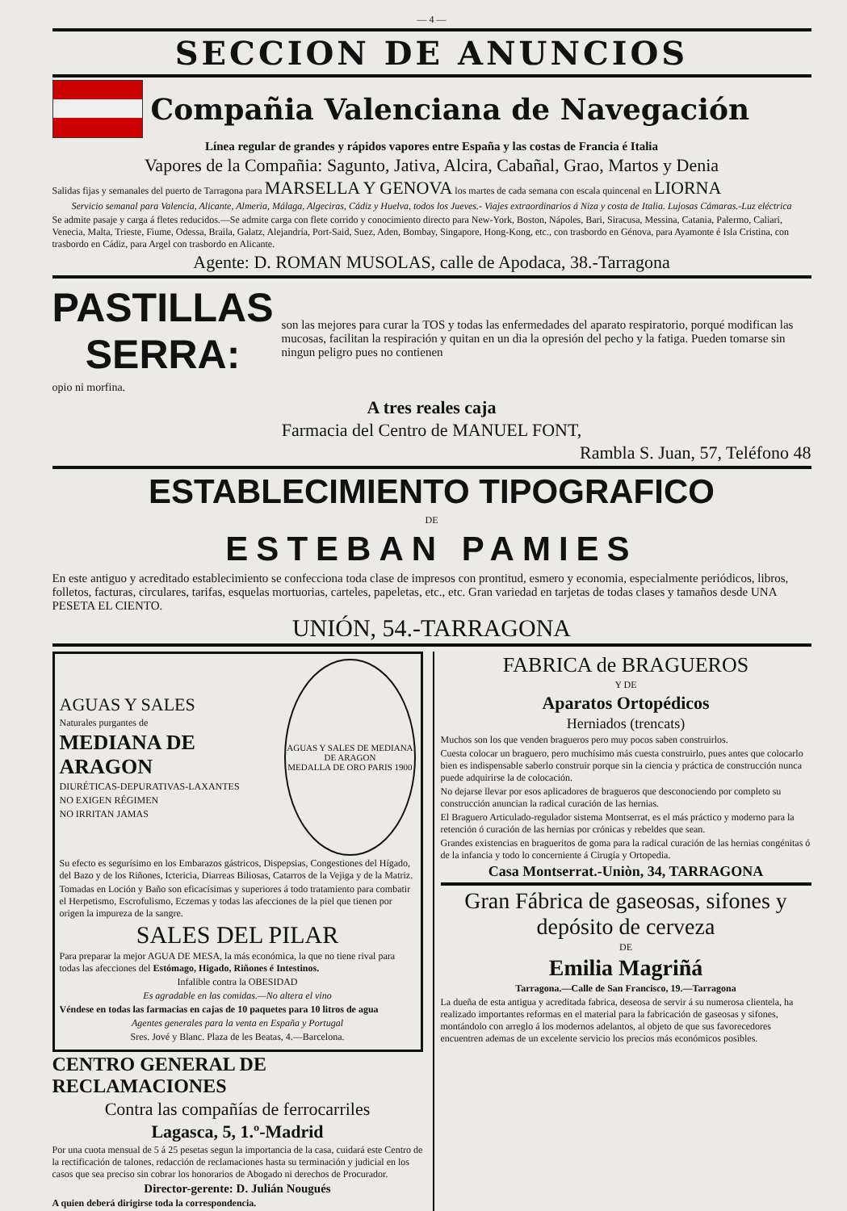— 4 —
SECCION DE ANUNCIOS
Compañia Valenciana de Navegación
Línea regular de grandes y rápidos vapores entre España y las costas de Francia é Italia
Vapores de la Compañia: Sagunto, Jativa, Alcira, Cabañal, Grao, Martos y Denia
Salidas fijas y semanales del puerto de Tarragona para MARSELLA Y GENOVA los martes de cada semana con escala quincenal en LIORNA
Servicio semanal para Valencia, Alicante, Almeria, Málaga, Algeciras, Cádiz y Huelva, todos los Jueves.- Viajes extraordinarios á Niza y costa de Italia. Lujosas Cámaras.-Luz eléctrica
Se admite pasaje y carga á fletes reducidos.—Se admite carga con flete corrido y conocimiento directo para New-York, Boston, Nápoles, Bari, Siracusa, Messina, Catania, Palermo, Caliari, Venecia, Malta, Trieste, Fiume, Odessa, Braila, Galatz, Alejandría, Port-Said, Suez, Aden, Bombay, Singapore, Hong-Kong, etc., con trasbordo en Génova, para Ayamonte é Isla Cristina, con trasbordo en Cádiz, para Argel con trasbordo en Alicante.
Agente: D. ROMAN MUSOLAS, calle de Apodaca, 38.-Tarragona
PASTILLAS SERRA:
opio ni morfina.
son las mejores para curar la TOS y todas las enfermedades del aparato respiratorio, porqué modifican las mucosas, facilitan la respiración y quitan en un dia la opresión del pecho y la fatiga. Pueden tomarse sin ningun peligro pues no contienen
A tres reales caja
Farmacia del Centro de MANUEL FONT,
Rambla S. Juan, 57, Teléfono 48
ESTABLECIMIENTO TIPOGRAFICO
DE
ESTEBAN PAMIES
En este antiguo y acreditado establecimiento se confecciona toda clase de impresos con prontitud, esmero y economia, especialmente periódicos, libros, folletos, facturas, circulares, tarifas, esquelas mortuorias, carteles, papeletas, etc., etc. Gran variedad en tarjetas de todas clases y tamaños desde UNA PESETA EL CIENTO.
UNIÓN, 54.-TARRAGONA
AGUAS Y SALES
Naturales purgantes de
MEDIANA DE ARAGON
DIURÉTICAS-DEPURATIVAS-LAXANTES
NO EXIGEN RÉGIMEN
NO IRRITAN JAMAS
AGUAS Y SALES DE MEDIANA DE ARAGON
MEDALLA DE ORO PARIS 1900
Su efecto es segurísimo en los Embarazos gástricos, Dispepsias, Congestiones del Hígado, del Bazo y de los Riñones, Ictericia, Diarreas Biliosas, Catarros de la Vejiga y de la Matriz.
Tomadas en Loción y Baño son eficacísimas y superiores á todo tratamiento para combatir el Herpetismo, Escrofulismo, Eczemas y todas las afecciones de la piel que tienen por origen la impureza de la sangre.
SALES DEL PILAR
Para preparar la mejor AGUA DE MESA, la más económica, la que no tiene rival para todas las afecciones del Estómago, Higado, Riñones é Intestinos.
Infalible contra la OBESIDAD
Es agradable en las comidas.—No altera el vino
Véndese en todas las farmacias en cajas de 10 paquetes para 10 litros de agua
Agentes generales para la venta en España y Portugal
Sres. Jové y Blanc. Plaza de les Beatas, 4.—Barcelona.
CENTRO GENERAL DE RECLAMACIONES
Contra las compañías de ferrocarriles
Lagasca, 5, 1.º-Madrid
Por una cuota mensual de 5 á 25 pesetas segun la importancia de la casa, cuidará este Centro de la rectificación de talones, redacción de reclamaciones hasta su terminación y judicial en los casos que sea preciso sin cobrar los honorarios de Abogado ni derechos de Procurador.
Director-gerente: D. Julián Nougués
A quien deberá dirigirse toda la correspondencia.
FABRICA de BRAGUEROS
Y DE
Aparatos Ortopédicos
Herniados (trencats)
Muchos son los que venden bragueros pero muy pocos saben construirlos.
Cuesta colocar un braguero, pero muchísimo más cuesta construirlo, pues antes que colocarlo bien es indispensable saberlo construir porque sin la ciencia y práctica de construcción nunca puede adquirirse la de colocación.
No dejarse llevar por esos aplicadores de bragueros que desconociendo por completo su construcción anuncian la radical curación de las hernias.
El Braguero Articulado-regulador sistema Montserrat, es el más práctico y moderno para la retención ó curación de las hernias por crónicas y rebeldes que sean.
Grandes existencias en bragueritos de goma para la radical curación de las hernias congénitas ó de la infancia y todo lo concerniente á Cirugía y Ortopedia.
Casa Montserrat.-Uniòn, 34, TARRAGONA
Gran Fábrica de gaseosas, sifones y depósito de cerveza
DE
Emilia Magriñá
Tarragona.—Calle de San Francisco, 19.—Tarragona
La dueña de esta antigua y acreditada fabrica, deseosa de servir á su numerosa clientela, ha realizado importantes reformas en el material para la fabricación de gaseosas y sifones, montándolo con arreglo á los modernos adelantos, al objeto de que sus favorecedores encuentren ademas de un excelente servicio los precios más económicos posibles.